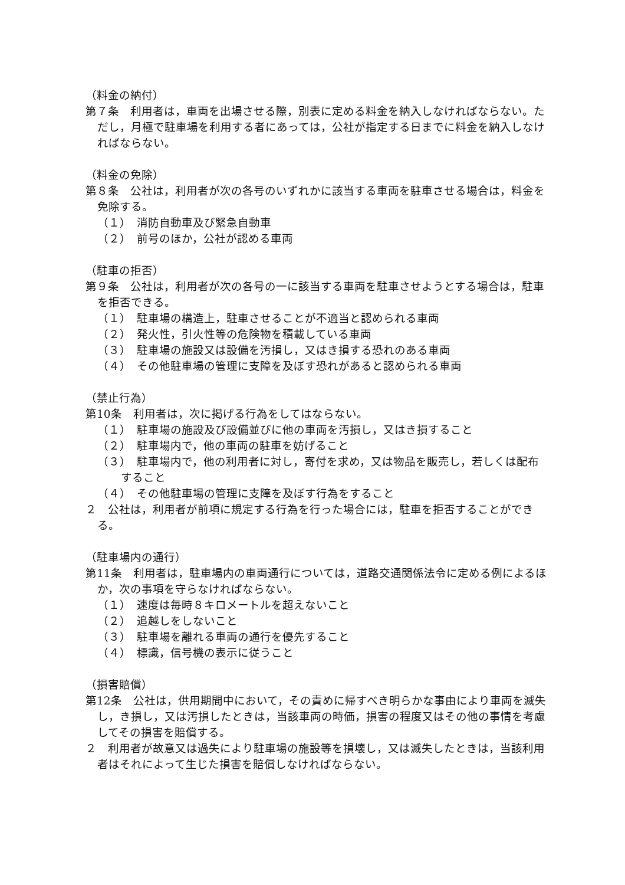（料金の納付）
第７条　利用者は，車両を出場させる際，別表に定める料金を納入しなければならない。ただし，月極で駐車場を利用する者にあっては，公社が指定する日までに料金を納入しなければならない。
（料金の免除）
第８条　公社は，利用者が次の各号のいずれかに該当する車両を駐車させる場合は，料金を免除する。
（１）　消防自動車及び緊急自動車
（２）　前号のほか，公社が認める車両
（駐車の拒否）
第９条　公社は，利用者が次の各号の一に該当する車両を駐車させようとする場合は，駐車を拒否できる。
（１）　駐車場の構造上，駐車させることが不適当と認められる車両
（２）　発火性，引火性等の危険物を積載している車両
（３）　駐車場の施設又は設備を汚損し，又はき損する恐れのある車両
（４）　その他駐車場の管理に支障を及ぼす恐れがあると認められる車両
（禁止行為）
第10条　利用者は，次に掲げる行為をしてはならない。
（１）　駐車場の施設及び設備並びに他の車両を汚損し，又はき損すること
（２）　駐車場内で，他の車両の駐車を妨げること
（３）　駐車場内で，他の利用者に対し，寄付を求め，又は物品を販売し，若しくは配布すること
（４）　その他駐車場の管理に支障を及ぼす行為をすること
２　公社は，利用者が前項に規定する行為を行った場合には，駐車を拒否することができる。
（駐車場内の通行）
第11条　利用者は，駐車場内の車両通行については，道路交通関係法令に定める例によるほか，次の事項を守らなければならない。
（１）　速度は毎時８キロメートルを超えないこと
（２）　追越しをしないこと
（３）　駐車場を離れる車両の通行を優先すること
（４）　標識，信号機の表示に従うこと
（損害賠償）
第12条　公社は，供用期間中において，その責めに帰すべき明らかな事由により車両を滅失し，き損し，又は汚損したときは，当該車両の時価，損害の程度又はその他の事情を考慮してその損害を賠償する。
２　利用者が故意又は過失により駐車場の施設等を損壊し，又は滅失したときは，当該利用者はそれによって生じた損害を賠償しなければならない。